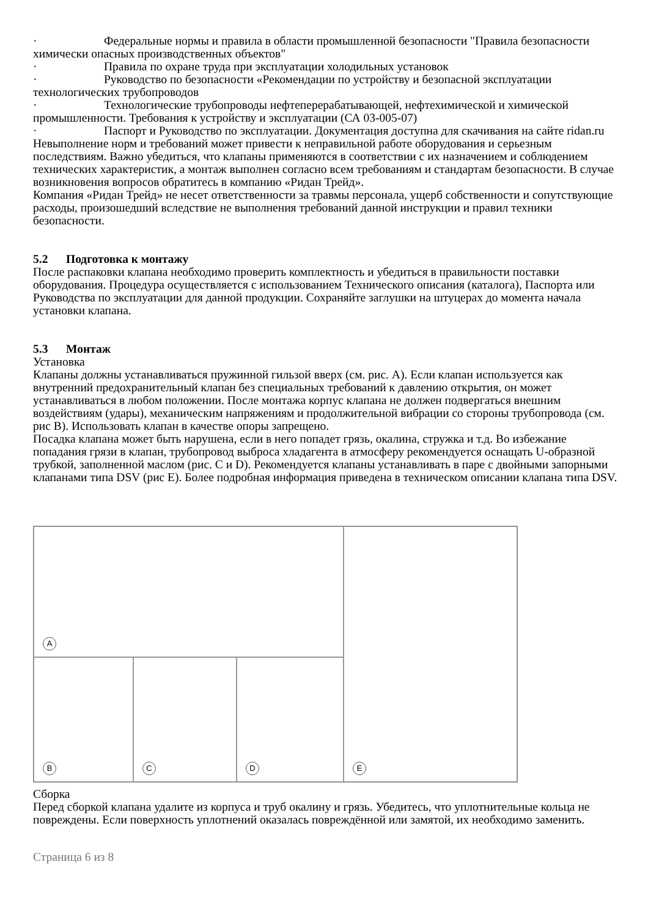· Федеральные нормы и правила в области промышленной безопасности "Правила безопасности химически опасных производственных объектов"
· Правила по охране труда при эксплуатации холодильных установок
· Руководство по безопасности «Рекомендации по устройству и безопасной эксплуатации технологических трубопроводов
· Технологические трубопроводы нефтеперерабатывающей, нефтехимической и химической промышленности. Требования к устройству и эксплуатации (СА 03-005-07)
· Паспорт и Руководство по эксплуатации. Документация доступна для скачивания на сайте ridan.ru
Невыполнение норм и требований может привести к неправильной работе оборудования и серьезным последствиям. Важно убедиться, что клапаны применяются в соответствии с их назначением и соблюдением технических характеристик, а монтаж выполнен согласно всем требованиям и стандартам безопасности. В случае возникновения вопросов обратитесь в компанию «Ридан Трейд».
Компания «Ридан Трейд» не несет ответственности за травмы персонала, ущерб собственности и сопутствующие расходы, произошедший вследствие не выполнения требований данной инструкции и правил техники безопасности.
5.2 Подготовка к монтажу
После распаковки клапана необходимо проверить комплектность и убедиться в правильности поставки оборудования. Процедура осуществляется с использованием Технического описания (каталога), Паспорта или Руководства по эксплуатации для данной продукции. Сохраняйте заглушки на штуцерах до момента начала установки клапана.
5.3 Монтаж
Установка
Клапаны должны устанавливаться пружинной гильзой вверх (см. рис. А). Если клапан используется как внутренний предохранительный клапан без специальных требований к давлению открытия, он может устанавливаться в любом положении. После монтажа корпус клапана не должен подвергаться внешним воздействиям (удары), механическим напряжениям и продолжительной вибрации со стороны трубопровода (см. рис В). Использовать клапан в качестве опоры запрещено.
Посадка клапана может быть нарушена, если в него попадет грязь, окалина, стружка и т.д. Во избежание попадания грязи в клапан, трубопровод выброса хладагента в атмосферу рекомендуется оснащать U-образной трубкой, заполненной маслом (рис. С и D). Рекомендуется клапаны устанавливать в паре с двойными запорными клапанами типа DSV (рис E). Более подробная информация приведена в техническом описании клапана типа DSV.
A
E
B
C
D
Сборка
Перед сборкой клапана удалите из корпуса и труб окалину и грязь. Убедитесь, что уплотнительные кольца не повреждены. Если поверхность уплотнений оказалась повреждённой или замятой, их необходимо заменить.
Страница 6 из 8